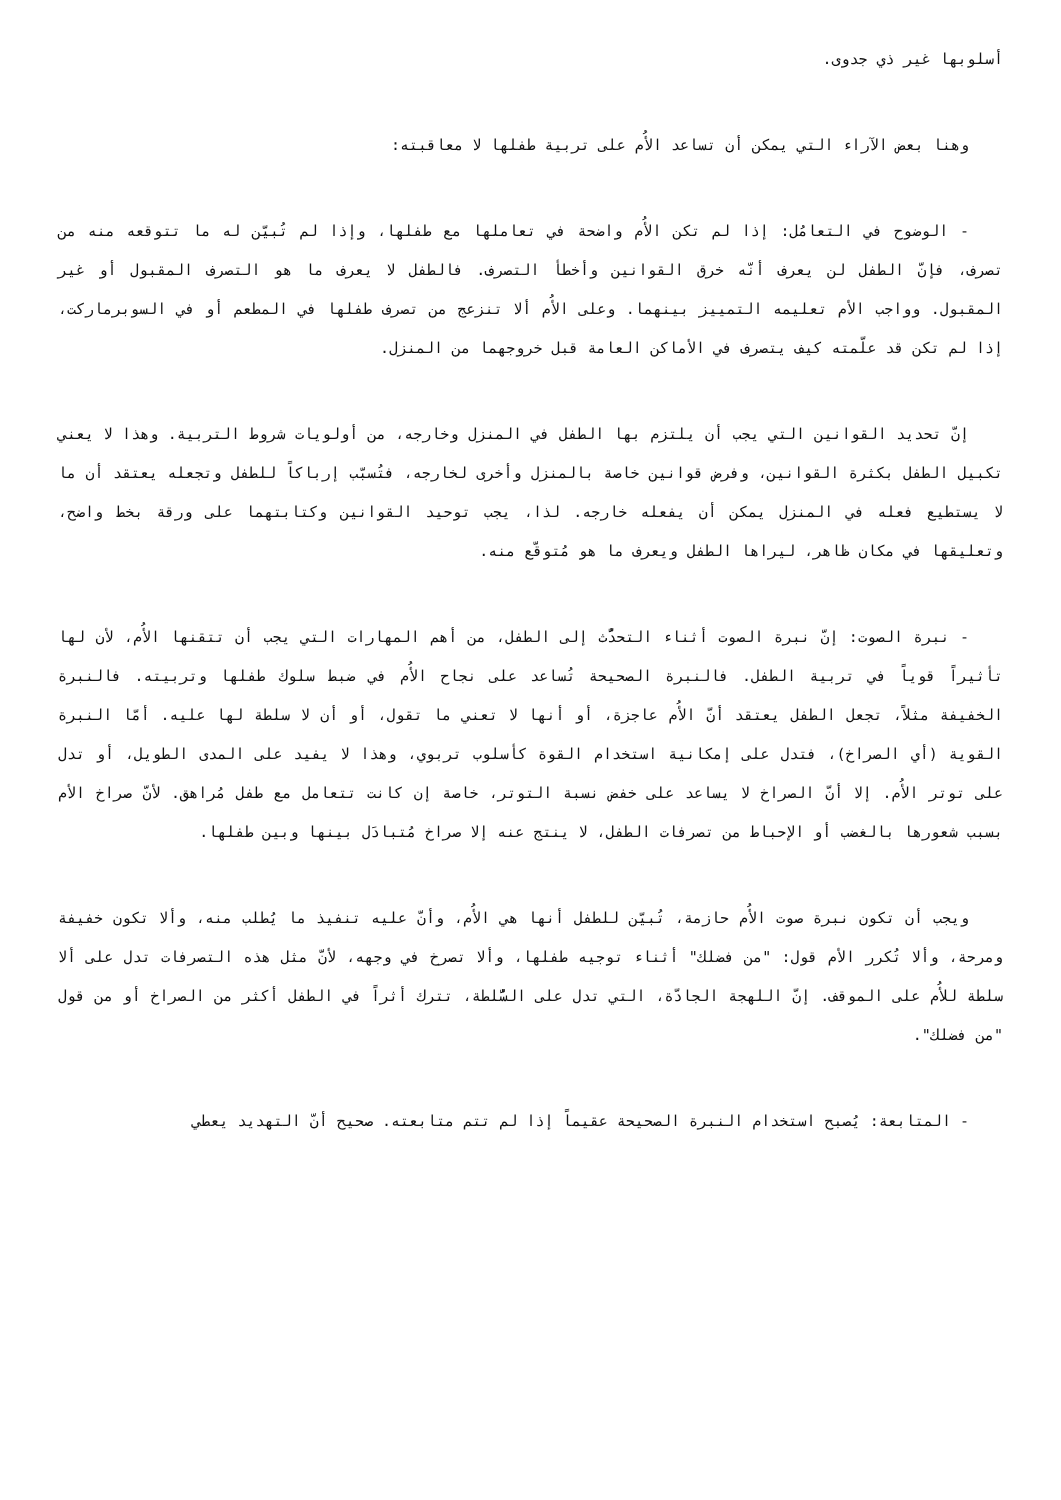أسلوبها غير ذي جدوى.
وهنا بعض الآراء التي يمكن أن تساعد الأُم على تربية طفلها لا معاقبته:
- الوضوح في التعامُل: إذا لم تكن الأُم واضحة في تعاملها مع طفلها، وإذا لم تُبيّن له ما تتوقعه منه من تصرف، فإنّ الطفل لن يعرف أنّه خرق القوانين وأخطأ التصرف. فالطفل لا يعرف ما هو التصرف المقبول أو غير المقبول. وواجب الأم تعليمه التمييز بينهما. وعلى الأُم ألا تنزعج من تصرف طفلها في المطعم أو في السوبرماركت، إذا لم تكن قد علّمته كيف يتصرف في الأماكن العامة قبل خروجهما من المنزل.
إنّ تحديد القوانين التي يجب أن يلتزم بها الطفل في المنزل وخارجه، من أولويات شروط التربية. وهذا لا يعني تكبيل الطفل بكثرة القوانين، وفرض قوانين خاصة بالمنزل وأخرى لخارجه، فتُسبّب إرباكاً للطفل وتجعله يعتقد أن ما لا يستطيع فعله في المنزل يمكن أن يفعله خارجه. لذا، يجب توحيد القوانين وكتابتهما على ورقة بخط واضح، وتعليقها في مكان ظاهر، ليراها الطفل ويعرف ما هو مُتوقّع منه.
- نبرة الصوت: إنّ نبرة الصوت أثناء التحدُّث إلى الطفل، من أهم المهارات التي يجب أن تتقنها الأُم، لأن لها تأثيراً قوياً في تربية الطفل. فالنبرة الصحيحة تُساعد على نجاح الأُم في ضبط سلوك طفلها وتربيته. فالنبرة الخفيفة مثلاً، تجعل الطفل يعتقد أنّ الأُم عاجزة، أو أنها لا تعني ما تقول، أو أن لا سلطة لها عليه. أمّا النبرة القوية (أي الصراخ)، فتدل على إمكانية استخدام القوة كأسلوب تربوي، وهذا لا يفيد على المدى الطويل، أو تدل على توتر الأُم. إلا أنّ الصراخ لا يساعد على خفض نسبة التوتر، خاصة إن كانت تتعامل مع طفل مُراهق. لأنّ صراخ الأم بسبب شعورها بالغضب أو الإحباط من تصرفات الطفل، لا ينتج عنه إلا صراخ مُتبادَل بينها وبين طفلها.
ويجب أن تكون نبرة صوت الأُم حازمة، تُبيّن للطفل أنها هي الأُم، وأنّ عليه تنفيذ ما يُطلب منه، وألا تكون خفيفة ومرحة، وألا تُكرر الأم قول: "من فضلك" أثناء توجيه طفلها، وألا تصرخ في وجهه، لأنّ مثل هذه التصرفات تدل على ألا سلطة للأُم على الموقف. إنّ اللهجة الجادّة، التي تدل على السُّلطة، تترك أثراً في الطفل أكثر من الصراخ أو من قول "من فضلك".
- المتابعة: يُصبح استخدام النبرة الصحيحة عقيماً إذا لم تتم متابعته. صحيح أنّ التهديد يعطي